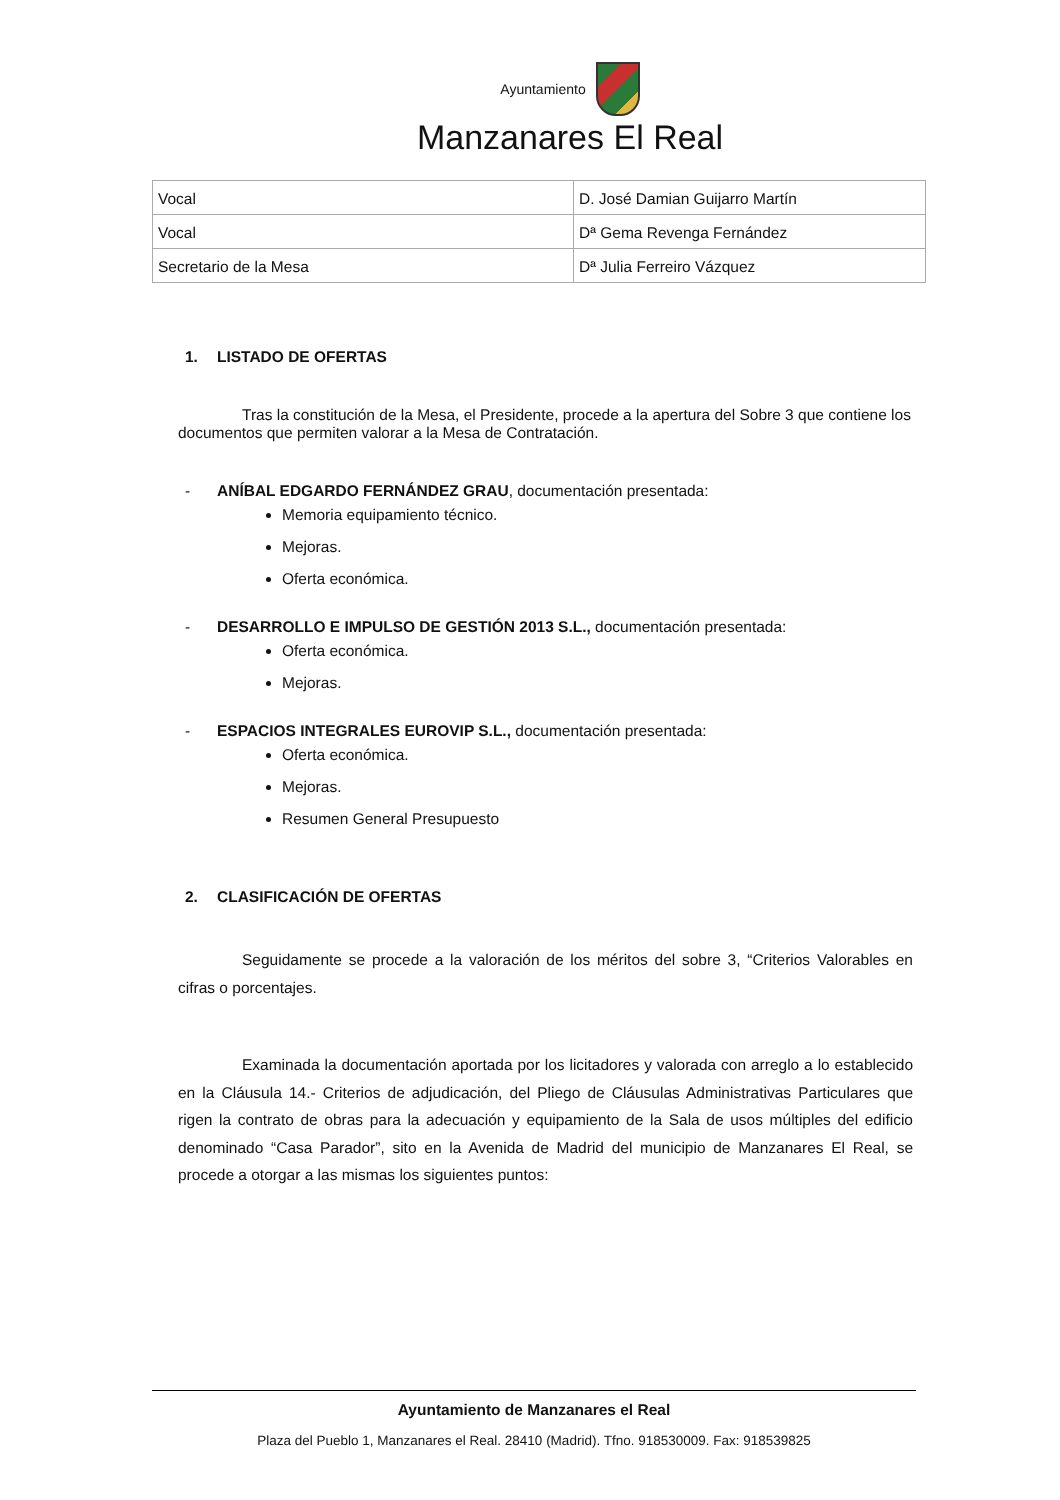Ayuntamiento
Manzanares El Real
| Vocal | D. José Damian Guijarro Martín |
| Vocal | Dª Gema Revenga Fernández |
| Secretario de la Mesa | Dª Julia Ferreiro Vázquez |
1. LISTADO DE OFERTAS
Tras la constitución de la Mesa, el Presidente, procede a la apertura del Sobre 3 que contiene los documentos que permiten valorar a la Mesa de Contratación.
- ANÍBAL EDGARDO FERNÁNDEZ GRAU, documentación presentada:
Memoria equipamiento técnico.
Mejoras.
Oferta económica.
- DESARROLLO E IMPULSO DE GESTIÓN 2013 S.L., documentación presentada:
Oferta económica.
Mejoras.
- ESPACIOS INTEGRALES EUROVIP S.L., documentación presentada:
Oferta económica.
Mejoras.
Resumen General Presupuesto
2. CLASIFICACIÓN DE OFERTAS
Seguidamente se procede a la valoración de los méritos del sobre 3, “Criterios Valorables en cifras o porcentajes.
Examinada la documentación aportada por los licitadores y valorada con arreglo a lo establecido en la Cláusula 14.- Criterios de adjudicación, del Pliego de Cláusulas Administrativas Particulares que rigen la contrato de obras para la adecuación y equipamiento de la Sala de usos múltiples del edificio denominado “Casa Parador”, sito en la Avenida de Madrid del municipio de Manzanares El Real, se procede a otorgar a las mismas los siguientes puntos:
Ayuntamiento de Manzanares el Real
Plaza del Pueblo 1, Manzanares el Real. 28410 (Madrid). Tfno. 918530009. Fax: 918539825